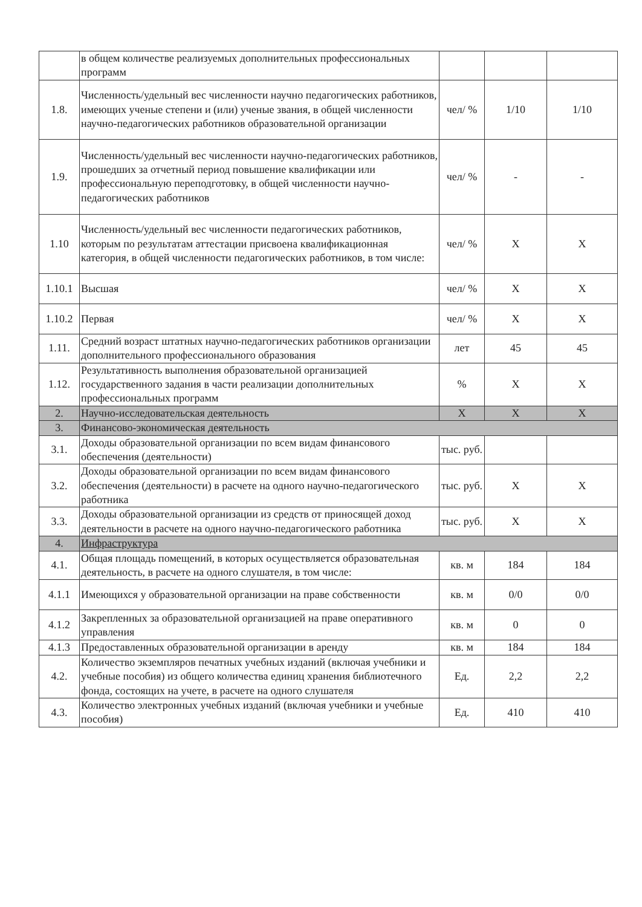| | в общем количестве реализуемых дополнительных профессиональных программ | | | |
| 1.8. | Численность/удельный вес численности научно педагогических работников, имеющих ученые степени и (или) ученые звания, в общей численности научно-педагогических работников образовательной организации | чел/ % | 1/10 | 1/10 |
| 1.9. | Численность/удельный вес численности научно-педагогических работников, прошедших за отчетный период повышение квалификации или профессиональную переподготовку, в общей численности научно-педагогических работников | чел/ % | - | - |
| 1.10 | Численность/удельный вес численности педагогических работников, которым по результатам аттестации присвоена квалификационная категория, в общей численности педагогических работников, в том числе: | чел/ % | Х | Х |
| 1.10.1 | Высшая | чел/ % | Х | Х |
| 1.10.2 | Первая | чел/ % | Х | Х |
| 1.11. | Средний возраст штатных научно-педагогических работников организации дополнительного профессионального образования | лет | 45 | 45 |
| 1.12. | Результативность выполнения образовательной организацией государственного задания в части реализации дополнительных профессиональных программ | % | Х | Х |
| 2. | Научно-исследовательская деятельность | Х | Х | Х |
| 3. | Финансово-экономическая деятельность | | | |
| 3.1. | Доходы образовательной организации по всем видам финансового обеспечения (деятельности) | тыс. руб. | | |
| 3.2. | Доходы образовательной организации по всем видам финансового обеспечения (деятельности) в расчете на одного научно-педагогического работника | тыс. руб. | Х | Х |
| 3.3. | Доходы образовательной организации из средств от приносящей доход деятельности в расчете на одного научно-педагогического работника | тыс. руб. | Х | Х |
| 4. | Инфраструктура | | | |
| 4.1. | Общая площадь помещений, в которых осуществляется образовательная деятельность, в расчете на одного слушателя, в том числе: | кв. м | 184 | 184 |
| 4.1.1 | Имеющихся у образовательной организации на праве собственности | кв. м | 0/0 | 0/0 |
| 4.1.2 | Закрепленных за образовательной организацией на праве оперативного управления | кв. м | 0 | 0 |
| 4.1.3 | Предоставленных образовательной организации в аренду | кв. м | 184 | 184 |
| 4.2. | Количество экземпляров печатных учебных изданий (включая учебники и учебные пособия) из общего количества единиц хранения библиотечного фонда, состоящих на учете, в расчете на одного слушателя | Ед. | 2,2 | 2,2 |
| 4.3. | Количество электронных учебных изданий (включая учебники и учебные пособия) | Ед. | 410 | 410 |